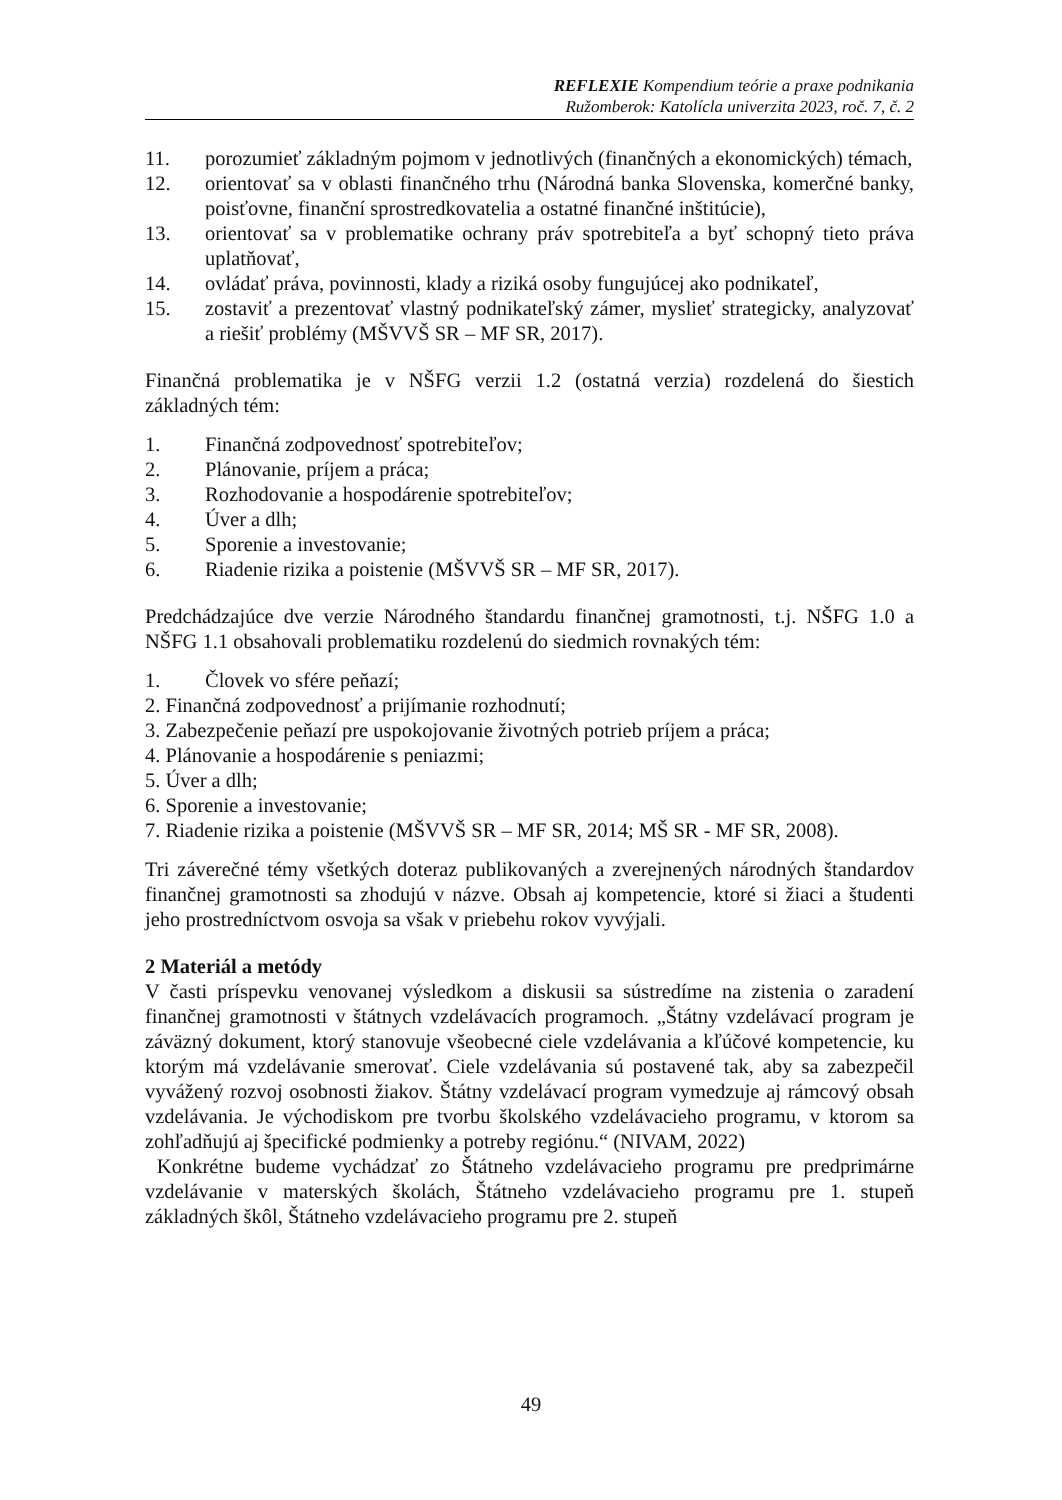REFLEXIE Kompendium teórie a praxe podnikania
Ružomberok: Katolícla univerzita 2023, roč. 7, č. 2
11. porozumieť základným pojmom v jednotlivých (finančných a ekonomických) témach,
12. orientovať sa v oblasti finančného trhu (Národná banka Slovenska, komerčné banky, poisťovne, finanční sprostredkovatelia a ostatné finančné inštitúcie),
13. orientovať sa v problematike ochrany práv spotrebiteľa a byť schopný tieto práva uplatňovať,
14. ovládať práva, povinnosti, klady a riziká osoby fungujúcej ako podnikateľ,
15. zostaviť a prezentovať vlastný podnikateľský zámer, myslieť strategicky, analyzovať a riešiť problémy (MŠVVŠ SR – MF SR, 2017).
Finančná problematika je v NŠFG verzii 1.2 (ostatná verzia) rozdelená do šiestich základných tém:
1. Finančná zodpovednosť spotrebiteľov;
2. Plánovanie, príjem a práca;
3. Rozhodovanie a hospodárenie spotrebiteľov;
4. Úver a dlh;
5. Sporenie a investovanie;
6. Riadenie rizika a poistenie (MŠVVŠ SR – MF SR, 2017).
Predchádzajúce dve verzie Národného štandardu finančnej gramotnosti, t.j. NŠFG 1.0 a NŠFG 1.1 obsahovali problematiku rozdelenú do siedmich rovnakých tém:
1. Človek vo sfére peňazí;
2. Finančná zodpovednosť a prijímanie rozhodnutí;
3. Zabezpečenie peňazí pre uspokojovanie životných potrieb príjem a práca;
4. Plánovanie a hospodárenie s peniazmi;
5. Úver a dlh;
6. Sporenie a investovanie;
7. Riadenie rizika a poistenie (MŠVVŠ SR – MF SR, 2014; MŠ SR - MF SR, 2008).
Tri záverečné témy všetkých doteraz publikovaných a zverejnených národných štandardov finančnej gramotnosti sa zhodujú v názve. Obsah aj kompetencie, ktoré si žiaci a študenti jeho prostredníctvom osvoja sa však v priebehu rokov vyvýjali.
2 Materiál a metódy
V časti príspevku venovanej výsledkom a diskusii sa sústredíme na zistenia o zaradení finančnej gramotnosti v štátnych vzdelávacích programoch. „Štátny vzdelávací program je záväzný dokument, ktorý stanovuje všeobecné ciele vzdelávania a kľúčové kompetencie, ku ktorým má vzdelávanie smerovať. Ciele vzdelávania sú postavené tak, aby sa zabezpečil vyvážený rozvoj osobnosti žiakov. Štátny vzdelávací program vymedzuje aj rámcový obsah vzdelávania. Je východiskom pre tvorbu školského vzdelávacieho programu, v ktorom sa zohľadňujú aj špecifické podmienky a potreby regiónu.“ (NIVAM, 2022)
Konkrétne budeme vychádzať zo Štátneho vzdelávacieho programu pre predprimárne vzdelávanie v materských školách, Štátneho vzdelávacieho programu pre 1. stupeň základných škôl, Štátneho vzdelávacieho programu pre 2. stupeň
49